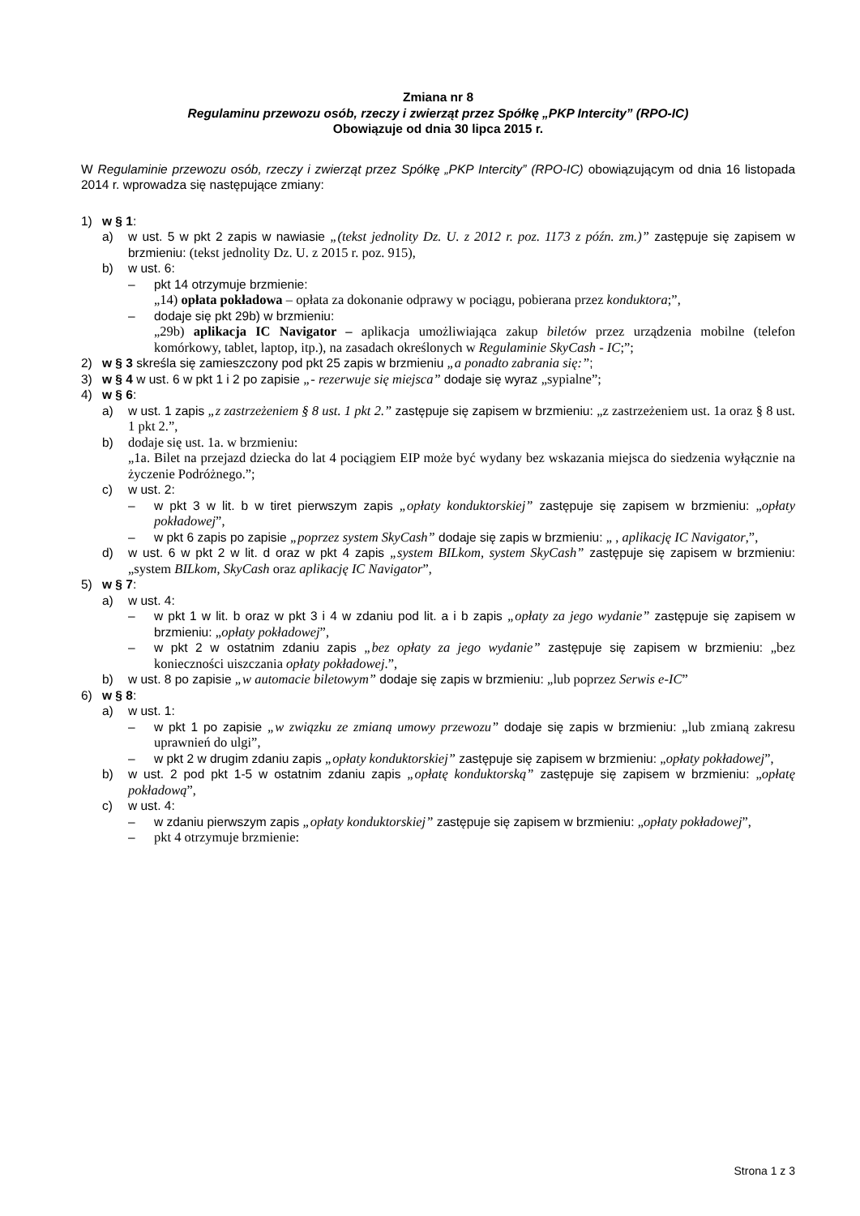Zmiana nr 8
Regulaminu przewozu osób, rzeczy i zwierząt przez Spółkę „PKP Intercity” (RPO-IC)
Obowiązuje od dnia 30 lipca 2015 r.
W Regulaminie przewozu osób, rzeczy i zwierząt przez Spółkę „PKP Intercity” (RPO-IC) obowiązującym od dnia 16 listopada 2014 r. wprowadza się następujące zmiany:
1) w § 1:
a) w ust. 5 w pkt 2 zapis w nawiasie „(tekst jednolity Dz. U. z 2012 r. poz. 1173 z późn. zm.)” zastępuje się zapisem w brzmieniu: (tekst jednolity Dz. U. z 2015 r. poz. 915),
b) w ust. 6:
– pkt 14 otrzymuje brzmienie:
„14) opłata pokładowa – opłata za dokonanie odprawy w pociągu, pobierana przez konduktora;”,
– dodaje się pkt 29b) w brzmieniu:
„29b) aplikacja IC Navigator – aplikacja umożliwiająca zakup biletów przez urządzenia mobilne (telefon komórkowy, tablet, laptop, itp.), na zasadach określonych w Regulaminie SkyCash - IC;”;
2) w § 3 skreśla się zamieszczony pod pkt 25 zapis w brzmieniu „a ponadto zabrania się:”;
3) w § 4 w ust. 6 w pkt 1 i 2 po zapisie „- rezerwuje się miejsca” dodaje się wyraz „sypialne”;
4) w § 6:
a) w ust. 1 zapis „z zastrzeżeniem § 8 ust. 1 pkt 2.” zastępuje się zapisem w brzmieniu: „z zastrzeżeniem ust. 1a oraz § 8 ust. 1 pkt 2.”,
b) dodaje się ust. 1a. w brzmieniu:
„1a. Bilet na przejazd dziecka do lat 4 pociągiem EIP może być wydany bez wskazania miejsca do siedzenia wyłącznie na życzenie Podróżnego.”;
c) w ust. 2:
– w pkt 3 w lit. b w tiret pierwszym zapis „opłaty konduktorskiej” zastępuje się zapisem w brzmieniu: „opłaty pokładowej”,
– w pkt 6 zapis po zapisie „poprzez system SkyCash” dodaje się zapis w brzmieniu: „ , aplikację IC Navigator,”,
d) w ust. 6 w pkt 2 w lit. d oraz w pkt 4 zapis „system BILkom, system SkyCash” zastępuje się zapisem w brzmieniu: „system BILkom, SkyCash oraz aplikację IC Navigator”,
5) w § 7:
a) w ust. 4:
– w pkt 1 w lit. b oraz w pkt 3 i 4 w zdaniu pod lit. a i b zapis „opłaty za jego wydanie” zastępuje się zapisem w brzmieniu: „opłaty pokładowej”,
– w pkt 2 w ostatnim zdaniu zapis „bez opłaty za jego wydanie” zastępuje się zapisem w brzmieniu: „bez konieczności uiszczania opłaty pokładowej.”,
b) w ust. 8 po zapisie „w automacie biletowym” dodaje się zapis w brzmieniu: „lub poprzez Serwis e-IC”
6) w § 8:
a) w ust. 1:
– w pkt 1 po zapisie „w związku ze zmianą umowy przewozu” dodaje się zapis w brzmieniu: „lub zmianą zakresu uprawnień do ulgi”,
– w pkt 2 w drugim zdaniu zapis „opłaty konduktorskiej” zastępuje się zapisem w brzmieniu: „opłaty pokładowej”,
b) w ust. 2 pod pkt 1-5 w ostatnim zdaniu zapis „opłatę konduktorską” zastępuje się zapisem w brzmieniu: „opłatę pokładową”,
c) w ust. 4:
– w zdaniu pierwszym zapis „opłaty konduktorskiej” zastępuje się zapisem w brzmieniu: „opłaty pokładowej”,
– pkt 4 otrzymuje brzmienie:
Strona 1 z 3